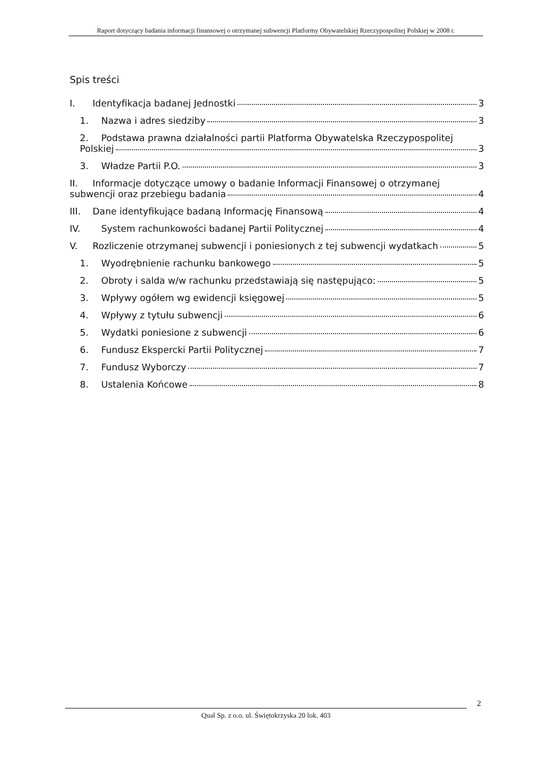Raport dotyczący badania informacji finansowej o otrzymanej subwencji Platformy Obywatelskiej Rzeczypospolitej Polskiej w 2008 r.
Spis treści
I. Identyfikacja badanej Jednostki 3
1. Nazwa i adres siedziby 3
2. Podstawa prawna działalności partii Platforma Obywatelska Rzeczypospolitej
Polskiej 3
3. Władze Partii P.O. 3
II. Informacje dotyczące umowy o badanie Informacji Finansowej o otrzymanej
subwencji oraz przebiegu badania 4
III. Dane identyfikujące badaną Informację Finansową 4
IV. System rachunkowości badanej Partii Politycznej 4
V. Rozliczenie otrzymanej subwencji i poniesionych z tej subwencji wydatkach 5
1. Wyodrębnienie rachunku bankowego 5
2. Obroty i salda w/w rachunku przedstawiają się następująco: 5
3. Wpływy ogółem wg ewidencji księgowej 5
4. Wpływy z tytułu subwencji 6
5. Wydatki poniesione z subwencji 6
6. Fundusz Ekspercki Partii Politycznej 7
7. Fundusz Wyborczy 7
8. Ustalenia Końcowe 8
2
Qual Sp. z o.o. ul. Świętokrzyska 20 lok. 403